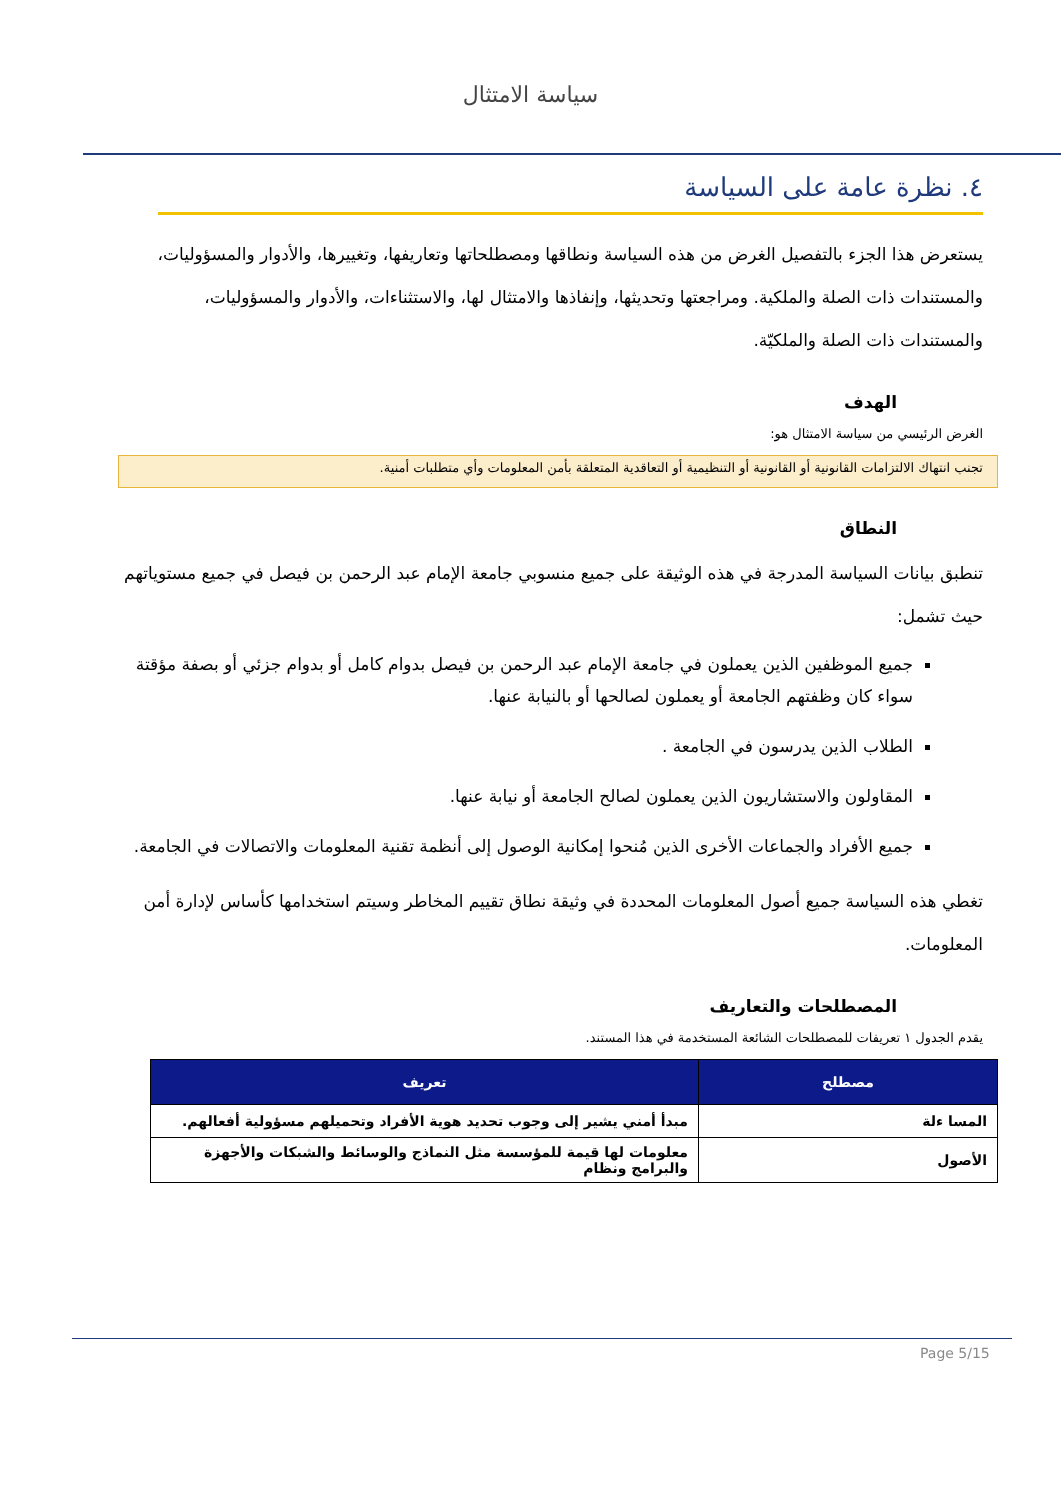سياسة الامتثال
٤. نظرة عامة على السياسة
يستعرض هذا الجزء بالتفصيل الغرض من هذه السياسة ونطاقها ومصطلحاتها وتعاريفها، وتغييرها، والأدوار والمسؤوليات، والمستندات ذات الصلة والملكية. ومراجعتها وتحديثها، وإنفاذها والامتثال لها، والاستثناءات، والأدوار والمسؤوليات، والمستندات ذات الصلة والملكيّة.
الهدف
الغرض الرئيسي من سياسة الامتثال هو:
تجنب انتهاك الالتزامات القانونية أو القانونية أو التنظيمية أو التعاقدية المتعلقة بأمن المعلومات وأي متطلبات أمنية.
النطاق
تنطبق بيانات السياسة المدرجة في هذه الوثيقة على جميع منسوبي جامعة الإمام عبد الرحمن بن فيصل في جميع مستوياتهم حيث تشمل:
جميع الموظفين الذين يعملون في جامعة الإمام عبد الرحمن بن فيصل بدوام كامل أو بدوام جزئي أو بصفة مؤقتة سواء كان وظفتهم الجامعة أو يعملون لصالحها أو بالنيابة عنها.
الطلاب الذين يدرسون في الجامعة .
المقاولون والاستشاريون الذين يعملون لصالح الجامعة أو نيابة عنها.
جميع الأفراد والجماعات الأخرى الذين مُنحوا إمكانية الوصول إلى أنظمة تقنية المعلومات والاتصالات في الجامعة.
تغطي هذه السياسة جميع أصول المعلومات المحددة في وثيقة نطاق تقييم المخاطر وسيتم استخدامها كأساس لإدارة أمن المعلومات.
المصطلحات والتعاريف
يقدم الجدول ١ تعريفات للمصطلحات الشائعة المستخدمة في هذا المستند.
| مصطلح | تعريف |
| --- | --- |
| المسا ءلة | مبدأ أمني يشير إلى وجوب تحديد هوية الأفراد وتحميلهم مسؤولية أفعالهم. |
| الأصول | معلومات لها قيمة للمؤسسة مثل النماذج والوسائط والشبكات والأجهزة والبرامج ونظام |
Page 5/15